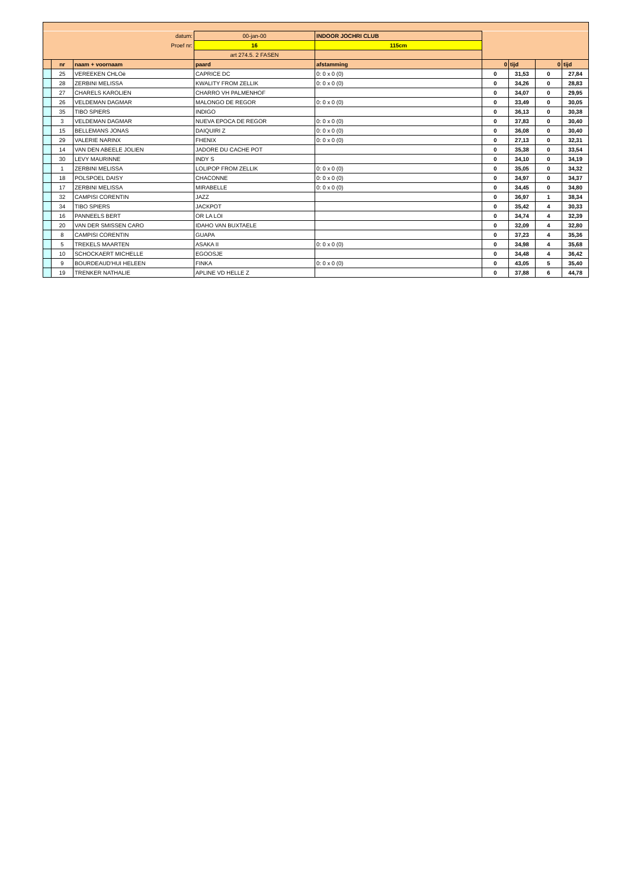| datum: | | | 00-jan-00 | INDOOR JOCHRI CLUB | | | | |
| Proef nr: | | | 16 | 115cm | | | | |
| | | | art 274.5. 2 FASEN | | | | | |
| | nr | naam + voornaam | paard | afstamming | 0 | tijd | 0 | tijd |
| | 25 | VEREEKEN CHLOë | CAPRICE DC | 0: 0 x 0 (0) | 0 | 31,53 | 0 | 27,84 |
| | 28 | ZERBINI MELISSA | KWALITY FROM ZELLIK | 0: 0 x 0 (0) | 0 | 34,26 | 0 | 28,83 |
| | 27 | CHARELS KAROLIEN | CHARRO VH PALMENHOF | | 0 | 34,07 | 0 | 29,95 |
| | 26 | VELDEMAN DAGMAR | MALONGO DE REGOR | 0: 0 x 0 (0) | 0 | 33,49 | 0 | 30,05 |
| | 35 | TIBO SPIERS | INDIGO | | 0 | 36,13 | 0 | 30,38 |
| | 3 | VELDEMAN DAGMAR | NUEVA EPOCA DE REGOR | 0: 0 x 0 (0) | 0 | 37,83 | 0 | 30,40 |
| | 15 | BELLEMANS JONAS | DAIQUIRI Z | 0: 0 x 0 (0) | 0 | 36,08 | 0 | 30,40 |
| | 29 | VALERIE NARINX | FHENIX | 0: 0 x 0 (0) | 0 | 27,13 | 0 | 32,31 |
| | 14 | VAN DEN ABEELE JOLIEN | JADORE DU CACHE POT | | 0 | 35,38 | 0 | 33,54 |
| | 30 | LEVY MAURINNE | INDY S | | 0 | 34,10 | 0 | 34,19 |
| | 1 | ZERBINI MELISSA | LOLIPOP FROM ZELLIK | 0: 0 x 0 (0) | 0 | 35,05 | 0 | 34,32 |
| | 18 | POLSPOEL DAISY | CHACONNE | 0: 0 x 0 (0) | 0 | 34,97 | 0 | 34,37 |
| | 17 | ZERBINI MELISSA | MIRABELLE | 0: 0 x 0 (0) | 0 | 34,45 | 0 | 34,80 |
| | 32 | CAMPISI CORENTIN | JAZZ | | 0 | 36,97 | 1 | 38,34 |
| | 34 | TIBO SPIERS | JACKPOT | | 0 | 35,42 | 4 | 30,33 |
| | 16 | PANNEELS BERT | OR LA LOI | | 0 | 34,74 | 4 | 32,39 |
| | 20 | VAN DER SMISSEN CARO | IDAHO VAN BUXTAELE | | 0 | 32,09 | 4 | 32,80 |
| | 8 | CAMPISI CORENTIN | GUAPA | | 0 | 37,23 | 4 | 35,36 |
| | 5 | TREKELS MAARTEN | ASAKA II | 0: 0 x 0 (0) | 0 | 34,98 | 4 | 35,68 |
| | 10 | SCHOCKAERT MICHELLE | EGOOSJE | | 0 | 34,48 | 4 | 36,42 |
| | 9 | BOURDEAUD'HUI HELEEN | FINKA | 0: 0 x 0 (0) | 0 | 43,05 | 5 | 35,40 |
| | 19 | TRENKER NATHALIE | APLINE VD HELLE Z | | 0 | 37,88 | 6 | 44,78 |